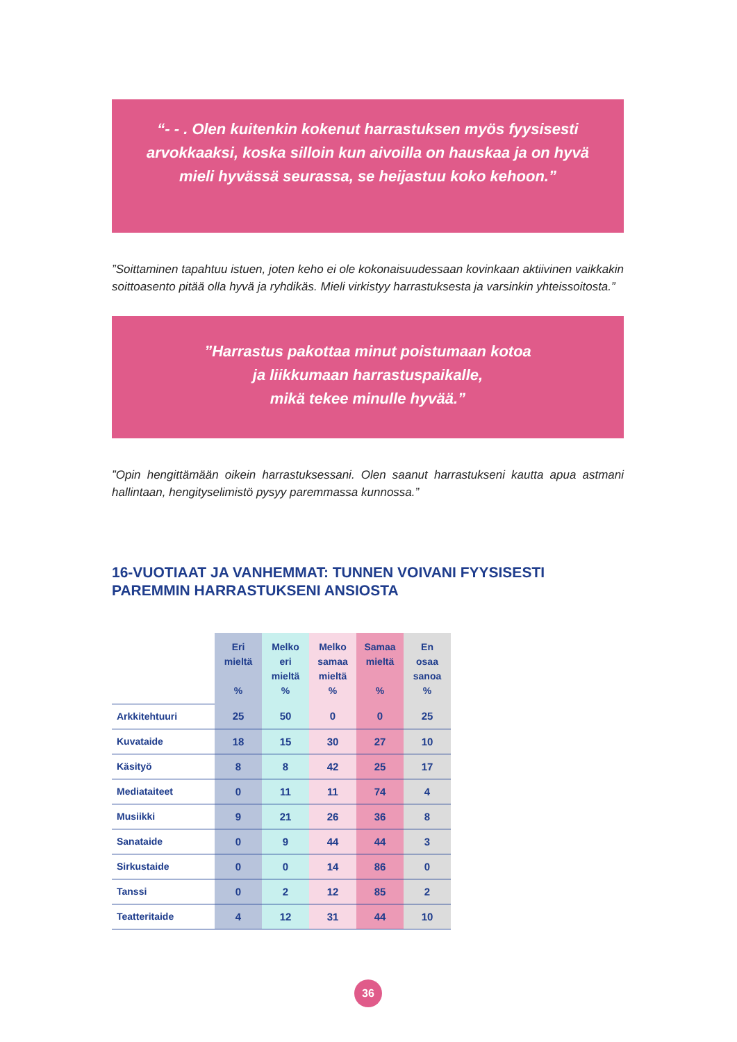“- - . Olen kuitenkin kokenut harrastuksen myös fyysisesti arvokkaaksi, koska silloin kun aivoilla on hauskaa ja on hyvä mieli hyvässä seurassa, se heijastuu koko kehoon.”
”Soittaminen tapahtuu istuen, joten keho ei ole kokonaisuudessaan kovinkaan aktiivinen vaikkakin soittoasento pitää olla hyvä ja ryhdikäs. Mieli virkistyy harrastuksesta ja varsinkin yhteissoitosta.”
”Harrastus pakottaa minut poistumaan kotoa
ja liikkumaan harrastuspaikalle,
mikä tekee minulle hyvää.”
”Opin hengittämään oikein harrastuksessani. Olen saanut harrastukseni kautta apua astmani hallintaan, hengityselimistö pysyy paremmassa kunnossa.”
16-VUOTIAAT JA VANHEMMAT: TUNNEN VOIVANI FYYSISESTI PAREMMIN HARRASTUKSENI ANSIOSTA
| | Eri mieltä % | Melko eri mieltä % | Melko samaa mieltä % | Samaa mieltä % | En osaa sanoa % |
| --- | --- | --- | --- | --- | --- |
| Arkkitehtuuri | 25 | 50 | 0 | 0 | 25 |
| Kuvataide | 18 | 15 | 30 | 27 | 10 |
| Käsityö | 8 | 8 | 42 | 25 | 17 |
| Mediataiteet | 0 | 11 | 11 | 74 | 4 |
| Musiikki | 9 | 21 | 26 | 36 | 8 |
| Sanataide | 0 | 9 | 44 | 44 | 3 |
| Sirkustaide | 0 | 0 | 14 | 86 | 0 |
| Tanssi | 0 | 2 | 12 | 85 | 2 |
| Teatteritaide | 4 | 12 | 31 | 44 | 10 |
36